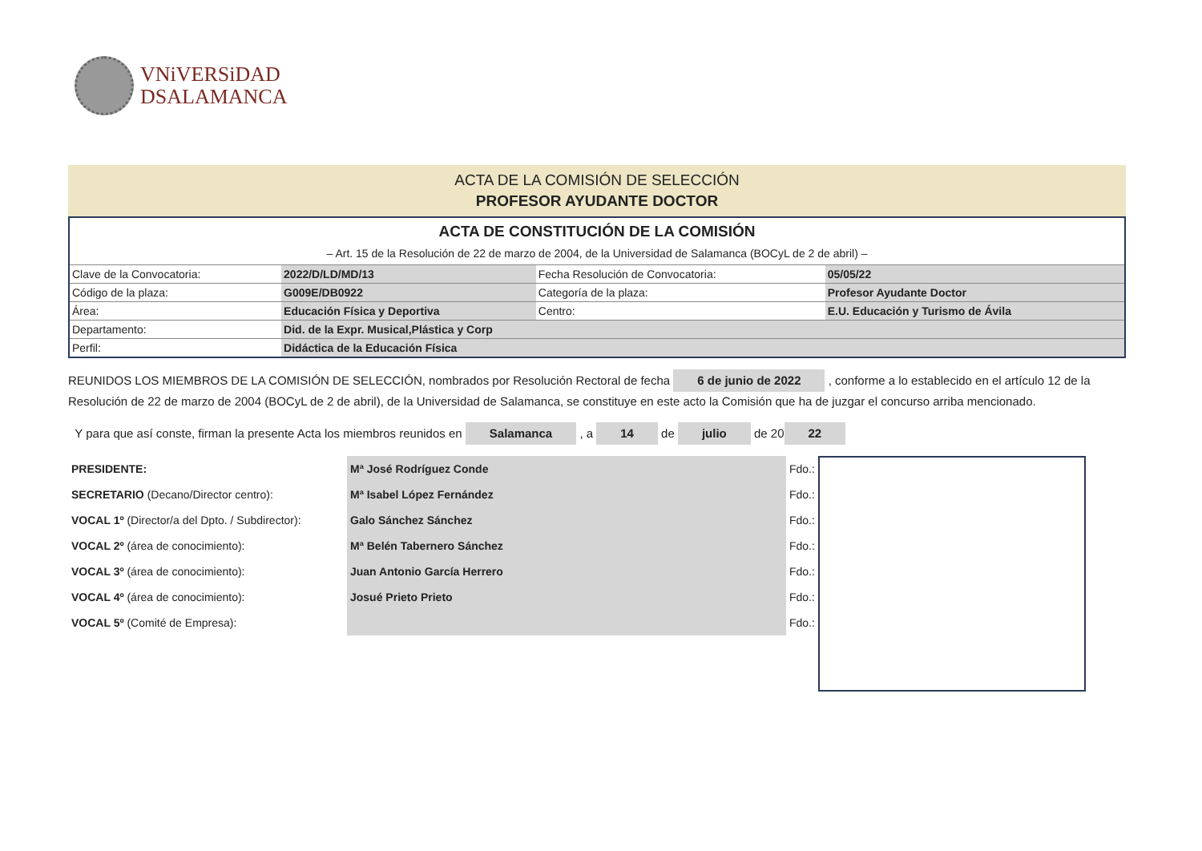VNiVERSiDAD
DSALAMANCA
ACTA DE LA COMISIÓN DE SELECCIÓN
PROFESOR AYUDANTE DOCTOR
| ACTA DE CONSTITUCIÓN DE LA COMISIÓN – Art. 15 de la Resolución de 22 de marzo de 2004, de la Universidad de Salamanca (BOCyL de 2 de abril) – | | | |
| Clave de la Convocatoria: | 2022/D/LD/MD/13 | Fecha Resolución de Convocatoria: | 05/05/22 |
| Código de la plaza: | G009E/DB0922 | Categoría de la plaza: | Profesor Ayudante Doctor |
| Área: | Educación Física y Deportiva | Centro: | E.U. Educación y Turismo de Ávila |
| Departamento: | Did. de la Expr. Musical,Plástica y Corp | | |
| Perfil: | Didáctica de la Educación Física | | |
REUNIDOS LOS MIEMBROS DE LA COMISIÓN DE SELECCIÓN, nombrados por Resolución Rectoral de fecha 6 de junio de 2022 , conforme a lo establecido en el artículo 12 de la Resolución de 22 de marzo de 2004 (BOCyL de 2 de abril), de la Universidad de Salamanca, se constituye en este acto la Comisión que ha de juzgar el concurso arriba mencionado.
Y para que así conste, firman la presente Acta los miembros reunidos en Salamanca , a 14 de julio de 20 22
| PRESIDENTE: | Mª José Rodríguez Conde | Fdo.: |
| SECRETARIO (Decano/Director centro): | Mª Isabel López Fernández | Fdo.: |
| VOCAL 1º (Director/a del Dpto. / Subdirector): | Galo Sánchez Sánchez | Fdo.: |
| VOCAL 2º (área de conocimiento): | Mª Belén Tabernero Sánchez | Fdo.: |
| VOCAL 3º (área de conocimiento): | Juan Antonio García Herrero | Fdo.: |
| VOCAL 4º (área de conocimiento): | Josué Prieto Prieto | Fdo.: |
| VOCAL 5º (Comité de Empresa): | | Fdo.: |